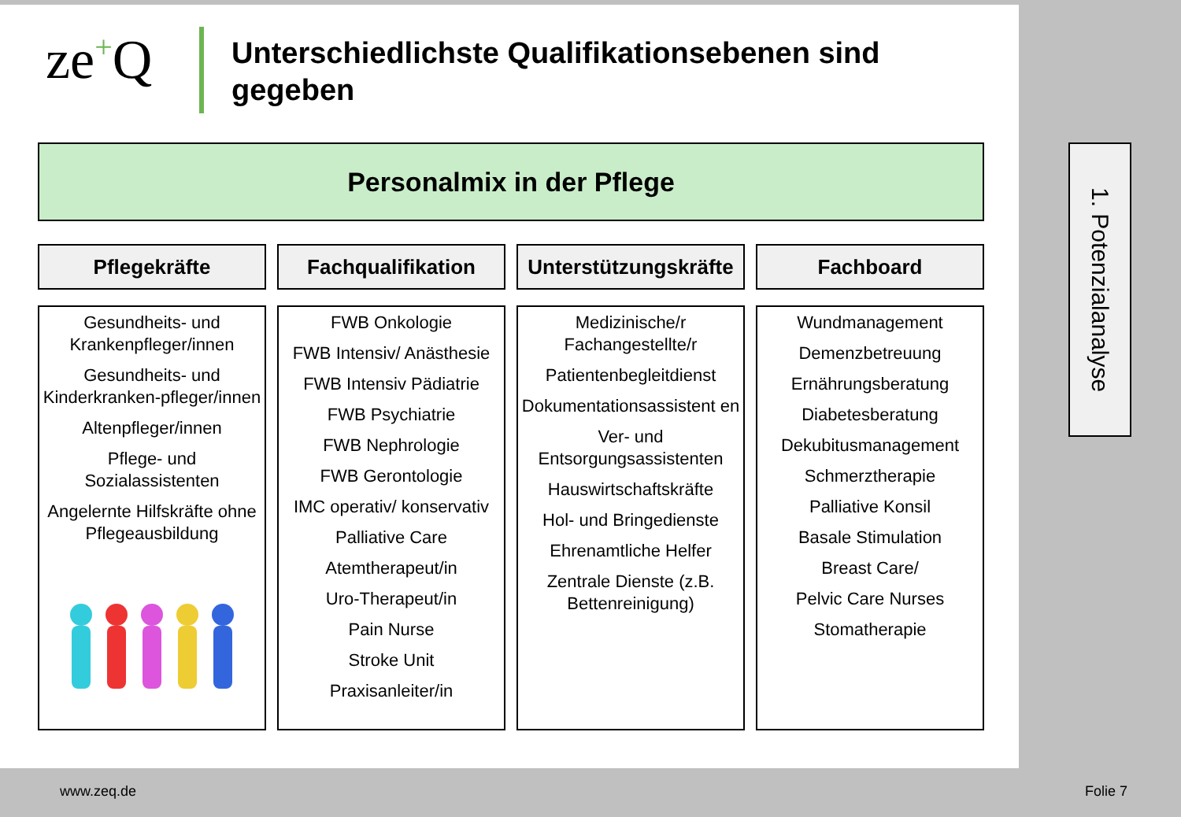ze+Q
Unterschiedlichste Qualifikationsebenen sind gegeben
Personalmix in der Pflege
Pflegekräfte
Gesundheits- und Krankenpfleger/innen
Gesundheits- und Kinderkranken-pfleger/innen
Altenpfleger/innen
Pflege- und Sozialassistenten
Angelernte Hilfskräfte ohne Pflegeausbildung
Fachqualifikation
FWB Onkologie
FWB Intensiv/ Anästhesie
FWB Intensiv Pädiatrie
FWB Psychiatrie
FWB Nephrologie
FWB Gerontologie
IMC operativ/ konservativ
Palliative Care
Atemtherapeut/in
Uro-Therapeut/in
Pain Nurse
Stroke Unit
Praxisanleiter/in
Unterstützungskräfte
Medizinische/r Fachangestellte/r
Patientenbegleitdienst
Dokumentationsassistent en
Ver- und Entsorgungsassistenten
Hauswirtschaftskräfte
Hol- und Bringedienste
Ehrenamtliche Helfer
Zentrale Dienste (z.B. Bettenreinigung)
Fachboard
Wundmanagement
Demenzbetreuung
Ernährungsberatung
Diabetesberatung
Dekubitusmanagement
Schmerztherapie
Palliative Konsil
Basale Stimulation
Breast Care/
Pelvic Care Nurses
Stomatherapie
1. Potenzialanalyse
www.zeq.de Folie 7